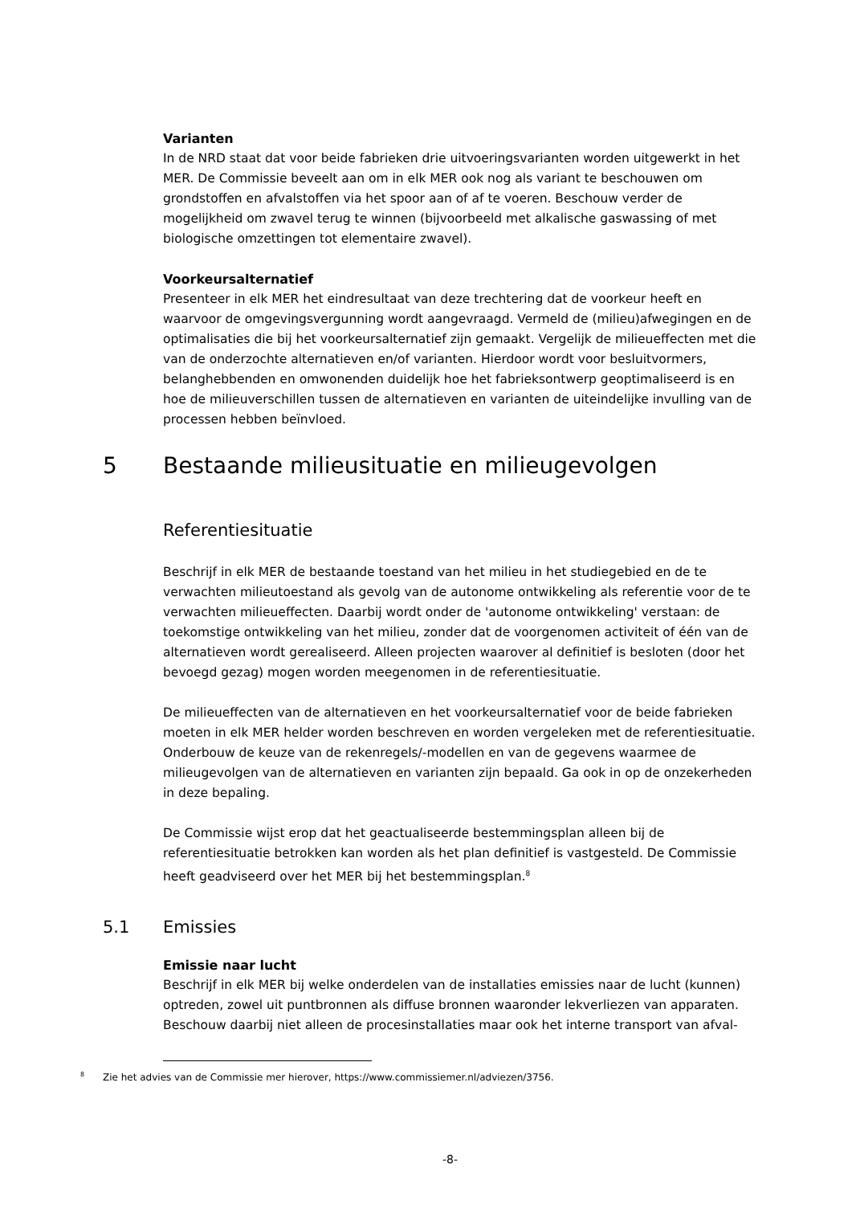Varianten
In de NRD staat dat voor beide fabrieken drie uitvoeringsvarianten worden uitgewerkt in het MER. De Commissie beveelt aan om in elk MER ook nog als variant te beschouwen om grondstoffen en afvalstoffen via het spoor aan of af te voeren. Beschouw verder de mogelijkheid om zwavel terug te winnen (bijvoorbeeld met alkalische gaswassing of met biologische omzettingen tot elementaire zwavel).
Voorkeursalternatief
Presenteer in elk MER het eindresultaat van deze trechtering dat de voorkeur heeft en waarvoor de omgevingsvergunning wordt aangevraagd. Vermeld de (milieu)afwegingen en de optimalisaties die bij het voorkeursalternatief zijn gemaakt. Vergelijk de milieueffecten met die van de onderzochte alternatieven en/of varianten. Hierdoor wordt voor besluitvormers, belanghebbenden en omwonenden duidelijk hoe het fabrieksontwerp geoptimaliseerd is en hoe de milieuverschillen tussen de alternatieven en varianten de uiteindelijke invulling van de processen hebben beïnvloed.
5 Bestaande milieusituatie en milieugevolgen
Referentiesituatie
Beschrijf in elk MER de bestaande toestand van het milieu in het studiegebied en de te verwachten milieutoestand als gevolg van de autonome ontwikkeling als referentie voor de te verwachten milieueffecten. Daarbij wordt onder de 'autonome ontwikkeling' verstaan: de toekomstige ontwikkeling van het milieu, zonder dat de voorgenomen activiteit of één van de alternatieven wordt gerealiseerd. Alleen projecten waarover al definitief is besloten (door het bevoegd gezag) mogen worden meegenomen in de referentiesituatie.
De milieueffecten van de alternatieven en het voorkeursalternatief voor de beide fabrieken moeten in elk MER helder worden beschreven en worden vergeleken met de referentiesituatie. Onderbouw de keuze van de rekenregels/-modellen en van de gegevens waarmee de milieugevolgen van de alternatieven en varianten zijn bepaald. Ga ook in op de onzekerheden in deze bepaling.
De Commissie wijst erop dat het geactualiseerde bestemmingsplan alleen bij de referentiesituatie betrokken kan worden als het plan definitief is vastgesteld. De Commissie heeft geadviseerd over het MER bij het bestemmingsplan.<sup>8</sup>
5.1 Emissies
Emissie naar lucht
Beschrijf in elk MER bij welke onderdelen van de installaties emissies naar de lucht (kunnen) optreden, zowel uit puntbronnen als diffuse bronnen waaronder lekverliezen van apparaten. Beschouw daarbij niet alleen de procesinstallaties maar ook het interne transport van afval-
<sup>8</sup> Zie het advies van de Commissie mer hierover, https://www.commissiemer.nl/adviezen/3756.
-8-